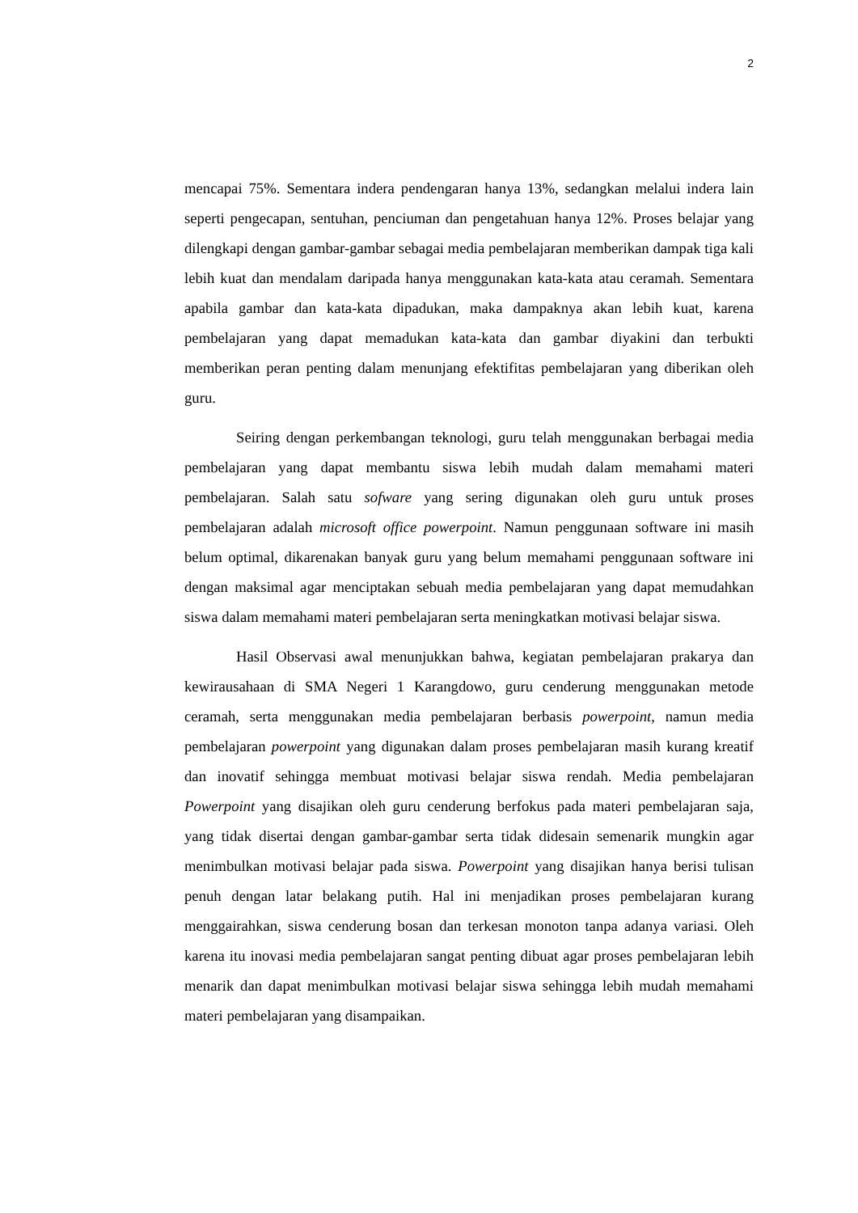2
mencapai 75%. Sementara indera pendengaran hanya 13%, sedangkan melalui indera lain seperti pengecapan, sentuhan, penciuman dan pengetahuan hanya 12%. Proses belajar yang dilengkapi dengan gambar-gambar sebagai media pembelajaran memberikan dampak tiga kali lebih kuat dan mendalam daripada hanya menggunakan kata-kata atau ceramah. Sementara apabila gambar dan kata-kata dipadukan, maka dampaknya akan lebih kuat, karena pembelajaran yang dapat memadukan kata-kata dan gambar diyakini dan terbukti memberikan peran penting dalam menunjang efektifitas pembelajaran yang diberikan oleh guru.
Seiring dengan perkembangan teknologi, guru telah menggunakan berbagai media pembelajaran yang dapat membantu siswa lebih mudah dalam memahami materi pembelajaran. Salah satu sofware yang sering digunakan oleh guru untuk proses pembelajaran adalah microsoft office powerpoint. Namun penggunaan software ini masih belum optimal, dikarenakan banyak guru yang belum memahami penggunaan software ini dengan maksimal agar menciptakan sebuah media pembelajaran yang dapat memudahkan siswa dalam memahami materi pembelajaran serta meningkatkan motivasi belajar siswa.
Hasil Observasi awal menunjukkan bahwa, kegiatan pembelajaran prakarya dan kewirausahaan di SMA Negeri 1 Karangdowo, guru cenderung menggunakan metode ceramah, serta menggunakan media pembelajaran berbasis powerpoint, namun media pembelajaran powerpoint yang digunakan dalam proses pembelajaran masih kurang kreatif dan inovatif sehingga membuat motivasi belajar siswa rendah. Media pembelajaran Powerpoint yang disajikan oleh guru cenderung berfokus pada materi pembelajaran saja, yang tidak disertai dengan gambar-gambar serta tidak didesain semenarik mungkin agar menimbulkan motivasi belajar pada siswa. Powerpoint yang disajikan hanya berisi tulisan penuh dengan latar belakang putih. Hal ini menjadikan proses pembelajaran kurang menggairahkan, siswa cenderung bosan dan terkesan monoton tanpa adanya variasi. Oleh karena itu inovasi media pembelajaran sangat penting dibuat agar proses pembelajaran lebih menarik dan dapat menimbulkan motivasi belajar siswa sehingga lebih mudah memahami materi pembelajaran yang disampaikan.